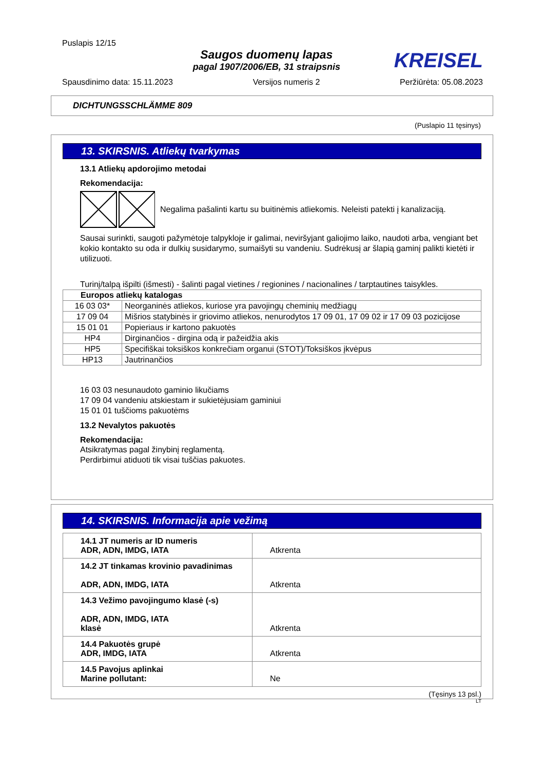Puslapis 12/15
Saugos duomenų lapas
pagal 1907/2006/EB, 31 straipsnis
KREISEL
Spausdinimo data: 15.11.2023 Versijos numeris 2 Peržiūrėta: 05.08.2023
DICHTUNGSSCHLÄMME 809
(Puslapio 11 tęsinys)
13. SKIRSNIS. Atliekų tvarkymas
13.1 Atliekų apdorojimo metodai
Rekomendacija:
Negalima pašalinti kartu su buitinėmis atliekomis. Neleisti patekti į kanalizaciją.
Sausai surinkti, saugoti pažymėtoje talpykloje ir galimai, neviršyjant galiojimo laiko, naudoti arba, vengiant bet kokio kontakto su oda ir dulkių susidarymo, sumaišyti su vandeniu. Sudrėkusį ar šlapią gaminį palikti kietėti ir utilizuoti.
Turinį/talpą išpilti (išmesti) - šalinti pagal vietines / regionines / nacionalines / tarptautines taisykles.
| Europos atliekų katalogas | |
| --- | --- |
| 16 03 03* | Neorganinės atliekos, kuriose yra pavojingų cheminių medžiagų |
| 17 09 04 | Mišrios statybinės ir griovimo atliekos, nenurodytos 17 09 01, 17 09 02 ir 17 09 03 pozicijose |
| 15 01 01 | Popieriaus ir kartono pakuotės |
| HP4 | Dirginančios - dirgina odą ir pažeidžia akis |
| HP5 | Specifiškai toksiškos konkrečiam organui (STOT)/Toksiškos įkvėpus |
| HP13 | Jautrinančios |
16 03 03 nesunaudoto gaminio likučiams
17 09 04 vandeniu atskiestam ir sukietėjusiam gaminiui
15 01 01 tuščioms pakuotėms
13.2 Nevalytos pakuotės
Rekomendacija:
Atsikratymas pagal žinybinį reglamentą.
Perdirbimui atiduoti tik visai tuščias pakuotes.
14. SKIRSNIS. Informacija apie vežimą
| 14.1 JT numeris ar ID numeris ADR, ADN, IMDG, IATA | Atkrenta |
| 14.2 JT tinkamas krovinio pavadinimas ADR, ADN, IMDG, IATA | Atkrenta |
| 14.3 Vežimo pavojingumo klasė (-s) ADR, ADN, IMDG, IATA klasė | Atkrenta |
| 14.4 Pakuotės grupė ADR, IMDG, IATA | Atkrenta |
| 14.5 Pavojus aplinkai Marine pollutant: | Ne |
(Tęsinys 13 psl.)
LT